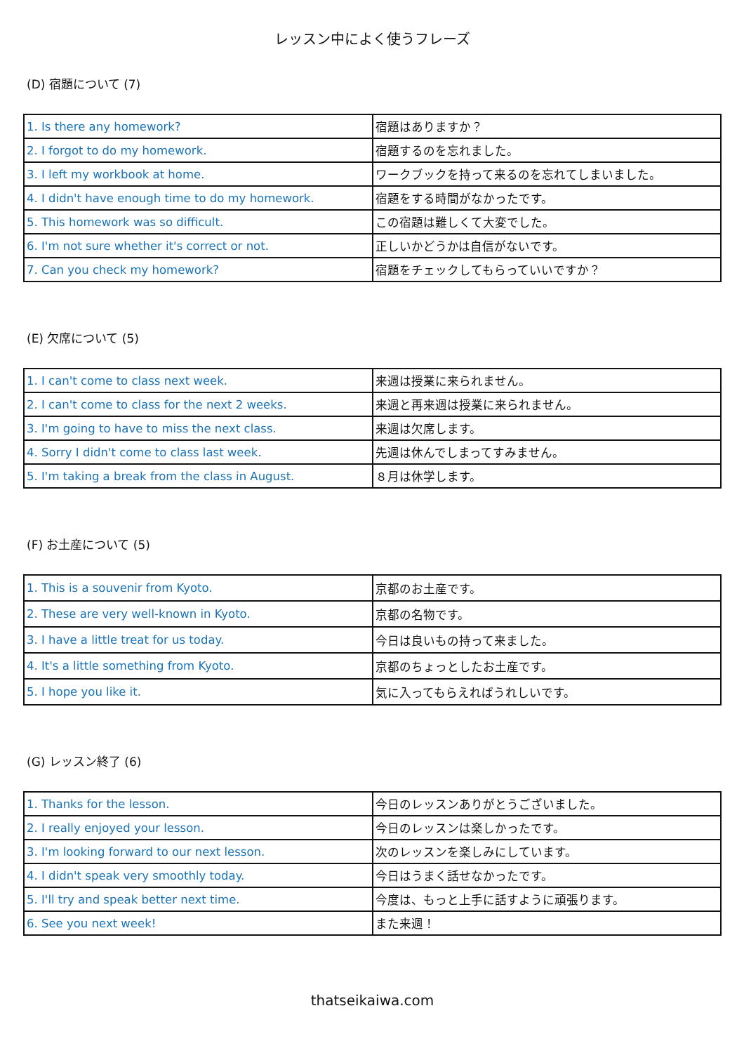レッスン中によく使うフレーズ
(D) 宿題について (7)
| 1. Is there any homework? | 宿題はありますか？ |
| 2. I forgot to do my homework. | 宿題するのを忘れました。 |
| 3. I left my workbook at home. | ワークブックを持って来るのを忘れてしまいました。 |
| 4. I didn't have enough time to do my homework. | 宿題をする時間がなかったです。 |
| 5. This homework was so difficult. | この宿題は難しくて大変でした。 |
| 6. I'm not sure whether it's correct or not. | 正しいかどうかは自信がないです。 |
| 7. Can you check my homework? | 宿題をチェックしてもらっていいですか？ |
(E) 欠席について (5)
| 1. I can't come to class next week. | 来週は授業に来られません。 |
| 2. I can't come to class for the next 2 weeks. | 来週と再来週は授業に来られません。 |
| 3. I'm going to have to miss the next class. | 来週は欠席します。 |
| 4. Sorry I didn't come to class last week. | 先週は休んでしまってすみません。 |
| 5. I'm taking a break from the class in August. | ８月は休学します。 |
(F) お土産について (5)
| 1. This is a souvenir from Kyoto. | 京都のお土産です。 |
| 2. These are very well-known in Kyoto. | 京都の名物です。 |
| 3. I have a little treat for us today. | 今日は良いもの持って来ました。 |
| 4. It's a little something from Kyoto. | 京都のちょっとしたお土産です。 |
| 5. I hope you like it. | 気に入ってもらえればうれしいです。 |
(G) レッスン終了 (6)
| 1. Thanks for the lesson. | 今日のレッスンありがとうございました。 |
| 2. I really enjoyed your lesson. | 今日のレッスンは楽しかったです。 |
| 3. I'm looking forward to our next lesson. | 次のレッスンを楽しみにしています。 |
| 4. I didn't speak very smoothly today. | 今日はうまく話せなかったです。 |
| 5. I'll try and speak better next time. | 今度は、もっと上手に話すように頑張ります。 |
| 6. See you next week! | また来週！ |
thatseikaiwa.com